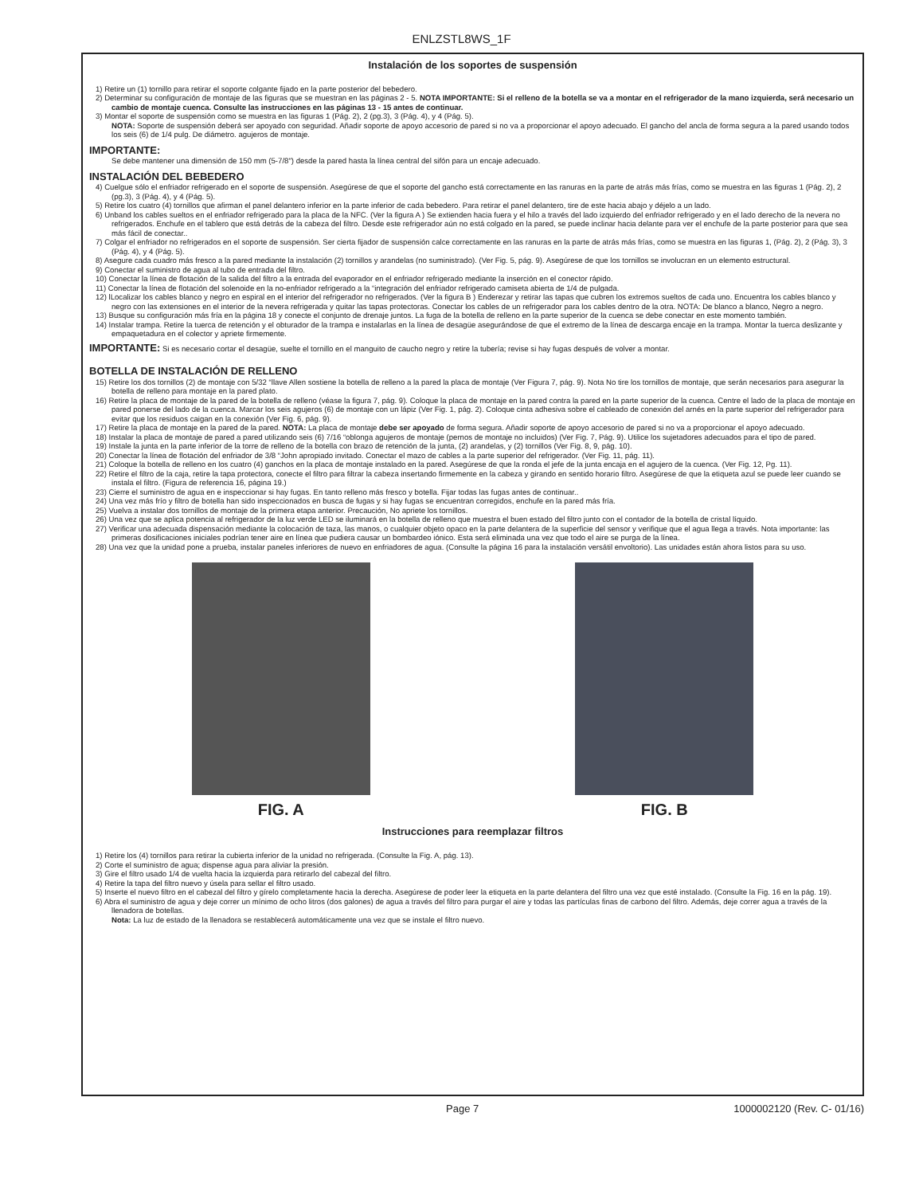ENLZSTL8WS_1F
Instalación de los soportes de suspensión
1) Retire un (1) tornillo para retirar el soporte colgante fijado en la parte posterior del bebedero.
2) Determinar su configuración de montaje de las figuras que se muestran en las páginas 2 - 5. NOTA IMPORTANTE: Si el relleno de la botella se va a montar en el refrigerador de la mano izquierda, será necesario un cambio de montaje cuenca. Consulte las instrucciones en las páginas 13 - 15 antes de continuar.
3) Montar el soporte de suspensión como se muestra en las figuras 1 (Pág. 2), 2 (pg.3), 3 (Pág. 4), y 4 (Pág. 5).
NOTA: Soporte de suspensión deberá ser apoyado con seguridad. Añadir soporte de apoyo accesorio de pared si no va a proporcionar el apoyo adecuado. El gancho del ancla de forma segura a la pared usando todos los seis (6) de 1/4 pulg. De diámetro. agujeros de montaje.
IMPORTANTE:
Se debe mantener una dimensión de 150 mm (5-7/8") desde la pared hasta la línea central del sifón para un encaje adecuado.
INSTALACIÓN DEL BEBEDERO
4) Cuelgue sólo el enfriador refrigerado en el soporte de suspensión. Asegúrese de que el soporte del gancho está correctamente en las ranuras en la parte de atrás más frías, como se muestra en las figuras 1 (Pág. 2), 2 (pg.3), 3 (Pág. 4), y 4 (Pág. 5).
5) Retire los cuatro (4) tornillos que afirman el panel delantero inferior en la parte inferior de cada bebedero. Para retirar el panel delantero, tire de este hacia abajo y déjelo a un lado.
6) Unband los cables sueltos en el enfriador refrigerado para la placa de la NFC. (Ver la figura A ) Se extienden hacia fuera y el hilo a través del lado izquierdo del enfriador refrigerado y en el lado derecho de la nevera no refrigerados. Enchufe en el tablero que está detrás de la cabeza del filtro. Desde este refrigerador aún no está colgado en la pared, se puede inclinar hacia delante para ver el enchufe de la parte posterior para que sea más fácil de conectar..
7) Colgar el enfriador no refrigerados en el soporte de suspensión. Ser cierta fijador de suspensión calce correctamente en las ranuras en la parte de atrás más frías, como se muestra en las figuras 1, (Pág. 2), 2 (Pág. 3), 3 (Pág. 4), y 4 (Pág. 5).
8) Asegure cada cuadro más fresco a la pared mediante la instalación (2) tornillos y arandelas (no suministrado). (Ver Fig. 5, pág. 9). Asegúrese de que los tornillos se involucran en un elemento estructural.
9) Conectar el suministro de agua al tubo de entrada del filtro.
10) Conectar la línea de flotación de la salida del filtro a la entrada del evaporador en el enfriador refrigerado mediante la inserción en el conector rápido.
11) Conectar la línea de flotación del solenoide en la no-enfriador refrigerado a la “integración del enfriador refrigerado camiseta abierta de 1/4 de pulgada.
12) lLocalizar los cables blanco y negro en espiral en el interior del refrigerador no refrigerados. (Ver la figura B ) Enderezar y retirar las tapas que cubren los extremos sueltos de cada uno. Encuentra los cables blanco y negro con las extensiones en el interior de la nevera refrigerada y quitar las tapas protectoras. Conectar los cables de un refrigerador para los cables dentro de la otra. NOTA: De blanco a blanco, Negro a negro.
13) Busque su configuración más fría en la página 18 y conecte el conjunto de drenaje juntos. La fuga de la botella de relleno en la parte superior de la cuenca se debe conectar en este momento también.
14) Instalar trampa. Retire la tuerca de retención y el obturador de la trampa e instalarlas en la línea de desagüe asegurándose de que el extremo de la línea de descarga encaje en la trampa. Montar la tuerca deslizante y empaquetadura en el colector y apriete firmemente.
IMPORTANTE: Si es necesario cortar el desagüe, suelte el tornillo en el manguito de caucho negro y retire la tubería; revise si hay fugas después de volver a montar.
BOTELLA DE INSTALACIÓN DE RELLENO
15) Retire los dos tornillos (2) de montaje con 5/32 “llave Allen sostiene la botella de relleno a la pared la placa de montaje (Ver Figura 7, pág. 9). Nota No tire los tornillos de montaje, que serán necesarios para asegurar la botella de relleno para montaje en la pared plato.
16) Retire la placa de montaje de la pared de la botella de relleno (véase la figura 7, pág. 9). Coloque la placa de montaje en la pared contra la pared en la parte superior de la cuenca. Centre el lado de la placa de montaje en pared ponerse del lado de la cuenca. Marcar los seis agujeros (6) de montaje con un lápiz (Ver Fig. 1, pág. 2). Coloque cinta adhesiva sobre el cableado de conexión del arnés en la parte superior del refrigerador para evitar que los residuos caigan en la conexión (Ver Fig. 6, pág. 9).
17) Retire la placa de montaje en la pared de la pared. NOTA: La placa de montaje debe ser apoyado de forma segura. Añadir soporte de apoyo accesorio de pared si no va a proporcionar el apoyo adecuado.
18) Instalar la placa de montaje de pared a pared utilizando seis (6) 7/16 “oblonga agujeros de montaje (pernos de montaje no incluidos) (Ver Fig. 7, Pág. 9). Utilice los sujetadores adecuados para el tipo de pared.
19) Instale la junta en la parte inferior de la torre de relleno de la botella con brazo de retención de la junta, (2) arandelas, y (2) tornillos (Ver Fig. 8, 9, pág. 10).
20) Conectar la línea de flotación del enfriador de 3/8 “John apropiado invitado. Conectar el mazo de cables a la parte superior del refrigerador. (Ver Fig. 11, pág. 11).
21) Coloque la botella de relleno en los cuatro (4) ganchos en la placa de montaje instalado en la pared. Asegúrese de que la ronda el jefe de la junta encaja en el agujero de la cuenca. (Ver Fig. 12, Pg. 11).
22) Retire el filtro de la caja, retire la tapa protectora, conecte el filtro para filtrar la cabeza insertando firmemente en la cabeza y girando en sentido horario filtro. Asegúrese de que la etiqueta azul se puede leer cuando se instala el filtro. (Figura de referencia 16, página 19.)
23) Cierre el suministro de agua en e inspeccionar si hay fugas. En tanto relleno más fresco y botella. Fijar todas las fugas antes de continuar..
24) Una vez más frío y filtro de botella han sido inspeccionados en busca de fugas y si hay fugas se encuentran corregidos, enchufe en la pared más fría.
25) Vuelva a instalar dos tornillos de montaje de la primera etapa anterior. Precaución, No apriete los tornillos.
26) Una vez que se aplica potencia al refrigerador de la luz verde LED se iluminará en la botella de relleno que muestra el buen estado del filtro junto con el contador de la botella de cristal líquido.
27) Verificar una adecuada dispensación mediante la colocación de taza, las manos, o cualquier objeto opaco en la parte delantera de la superficie del sensor y verifique que el agua llega a través. Nota importante: las primeras dosificaciones iniciales podrían tener aire en línea que pudiera causar un bombardeo iónico. Esta será eliminada una vez que todo el aire se purga de la línea.
28) Una vez que la unidad pone a prueba, instalar paneles inferiores de nuevo en enfriadores de agua. (Consulte la página 16 para la instalación versátil envoltorio). Las unidades están ahora listos para su uso.
FIG. A FIG. B
Instrucciones para reemplazar filtros
1) Retire los (4) tornillos para retirar la cubierta inferior de la unidad no refrigerada. (Consulte la Fig. A, pág. 13).
2) Corte el suministro de agua; dispense agua para aliviar la presión.
3) Gire el filtro usado 1/4 de vuelta hacia la izquierda para retirarlo del cabezal del filtro.
4) Retire la tapa del filtro nuevo y úsela para sellar el filtro usado.
5) Inserte el nuevo filtro en el cabezal del filtro y gírelo completamente hacia la derecha. Asegúrese de poder leer la etiqueta en la parte delantera del filtro una vez que esté instalado. (Consulte la Fig. 16 en la pág. 19).
6) Abra el suministro de agua y deje correr un mínimo de ocho litros (dos galones) de agua a través del filtro para purgar el aire y todas las partículas finas de carbono del filtro. Además, deje correr agua a través de la llenadora de botellas.
Nota: La luz de estado de la llenadora se restablecerá automáticamente una vez que se instale el filtro nuevo.
Page 7 1000002120 (Rev. C- 01/16)